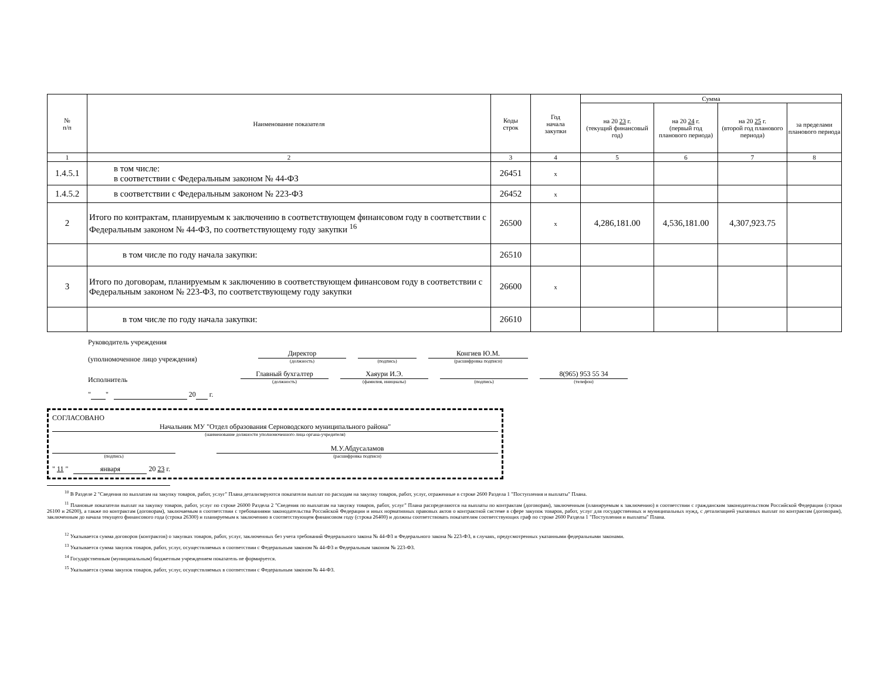| № п/п | Наименование показателя | Коды строк | Год начала закупки | Сумма | | | |
| --- | --- | --- | --- | --- | --- | --- | --- |
| | | | | на 20 23 г. (текущий финансовый год) | на 20 24 г. (первый год планового периода) | на 20 25 г. (второй год планового периода) | за пределами планового периода |
| 1 | 2 | 3 | 4 | 5 | 6 | 7 | 8 |
| 1.4.5.1 | в том числе: в соответствии с Федеральным законом № 44-ФЗ | 26451 | x | | | | |
| 1.4.5.2 | в соответствии с Федеральным законом № 223-ФЗ | 26452 | x | | | | |
| 2 | Итого по контрактам, планируемым к заключению в соответствующем финансовом году в соответствии с Федеральным законом № 44-ФЗ, по соответствующему году закупки <sup>16</sup> | 26500 | x | 4,286,181.00 | 4,536,181.00 | 4,307,923.75 | |
| | в том числе по году начала закупки: | 26510 | | | | | |
| 3 | Итого по договорам, планируемым к заключению в соответствующем финансовом году в соответствии с Федеральным законом № 223-ФЗ, по соответствующему году закупки | 26600 | x | | | | |
| | в том числе по году начала закупки: | 26610 | | | | | |
Руководитель учреждения
(уполномоченное лицо учреждения) Директор
(должность)
(подпись)
Конгиев Ю.М.
(расшифровка подписи)
Исполнитель Главный бухгалтер
(должность)
Хаяури И.Э.
(фамилия, инициалы)
(подпись)
8(965) 953 55 34
(телефон)
" " 20 г.
СОГЛАСОВАНО
Начальник МУ "Отдел образования Серноводского муниципального района"
(наименование должности уполномоченного лица органа-учредителя)
(подпись)
М.У.Абдусаламов
(расшифровка подписи)
" 11 " января 20 23 г.
<sup>10</sup> В Разделе 2 "Сведения по выплатам на закупку товаров, работ, услуг" Плана детализируются показатели выплат по расходам на закупку товаров, работ, услуг, отраженные в строке 2600 Раздела 1 "Поступления и выплаты" Плана.
<sup>11</sup> Плановые показатели выплат на закупку товаров, работ, услуг по строке 26000 Раздела 2 "Сведения по выплатам на закупку товаров, работ, услуг" Плана распределяются на выплаты по контрактам (договорам), заключенным (планируемым к заключению) в соответствии с гражданским законодательством Российской Федерации (строки 26100 и 26200), а также по контрактам (договорам), заключаемым в соответствии с требованиями законодательства Российской Федерации и иных нормативных правовых актов о контрактной системе в сфере закупок товаров, работ, услуг для государственных и муниципальных нужд, с детализацией указанных выплат по контрактам (договорам), заключенным до начала текущего финансового года (строка 26300) и планируемым к заключению в соответствующем финансовом году (строка 26400) и должны соответствовать показателям соответствующих граф по строке 2600 Раздела 1 "Поступления и выплаты" Плана.
<sup>12</sup> Указывается сумма договоров (контрактов) о закупках товаров, работ, услуг, заключенных без учета требований Федерального закона № 44-ФЗ и Федерального закона № 223-ФЗ, в случаях, предусмотренных указанными федеральными законами.
<sup>13</sup> Указывается сумма закупок товаров, работ, услуг, осуществляемых в соответствии с Федеральным законом № 44-ФЗ и Федеральным законом № 223-ФЗ.
<sup>14</sup> Государственным (муниципальным) бюджетным учреждением показатель не формируется.
<sup>15</sup> Указывается сумма закупок товаров, работ, услуг, осуществляемых в соответствии с Федеральным законом № 44-ФЗ.